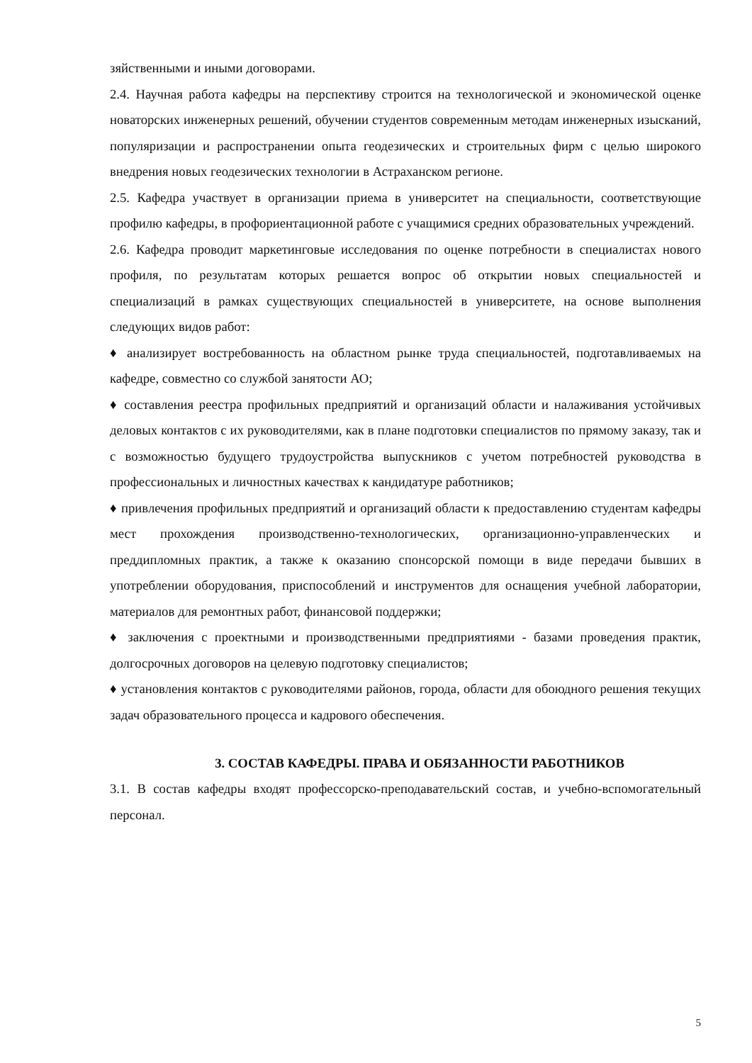зяйственными и иными договорами.
2.4. Научная работа кафедры на перспективу строится на технологической и экономической оценке новаторских инженерных решений, обучении студентов современным методам инженерных изысканий, популяризации и распространении опыта геодезических и строительных фирм с целью широкого внедрения новых геодезических технологии в Астраханском регионе.
2.5. Кафедра участвует в организации приема в университет на специальности, соответствующие профилю кафедры, в профориентационной работе с учащимися средних образовательных учреждений.
2.6. Кафедра проводит маркетинговые исследования по оценке потребности в специалистах нового профиля, по результатам которых решается вопрос об открытии новых специальностей и специализаций в рамках существующих специальностей в университете, на основе выполнения следующих видов работ:
♦ анализирует востребованность на областном рынке труда специальностей, подготавливаемых на кафедре, совместно со службой занятости АО;
♦ составления реестра профильных предприятий и организаций области и налаживания устойчивых деловых контактов с их руководителями, как в плане подготовки специалистов по прямому заказу, так и с возможностью будущего трудоустройства выпускников с учетом потребностей руководства в профессиональных и личностных качествах к кандидатуре работников;
♦ привлечения профильных предприятий и организаций области к предоставлению студентам кафедры мест прохождения производственно-технологических, организационно-управленческих и преддипломных практик, а также к оказанию спонсорской помощи в виде передачи бывших в употреблении оборудования, приспособлений и инструментов для оснащения учебной лаборатории, материалов для ремонтных работ, финансовой поддержки;
♦ заключения с проектными и производственными предприятиями - базами проведения практик, долгосрочных договоров на целевую подготовку специалистов;
♦ установления контактов с руководителями районов, города, области для обоюдного решения текущих задач образовательного процесса и кадрового обеспечения.
3. СОСТАВ КАФЕДРЫ. ПРАВА И ОБЯЗАННОСТИ РАБОТНИКОВ
3.1. В состав кафедры входят профессорско-преподавательский состав, и учебно-вспомогательный персонал.
5